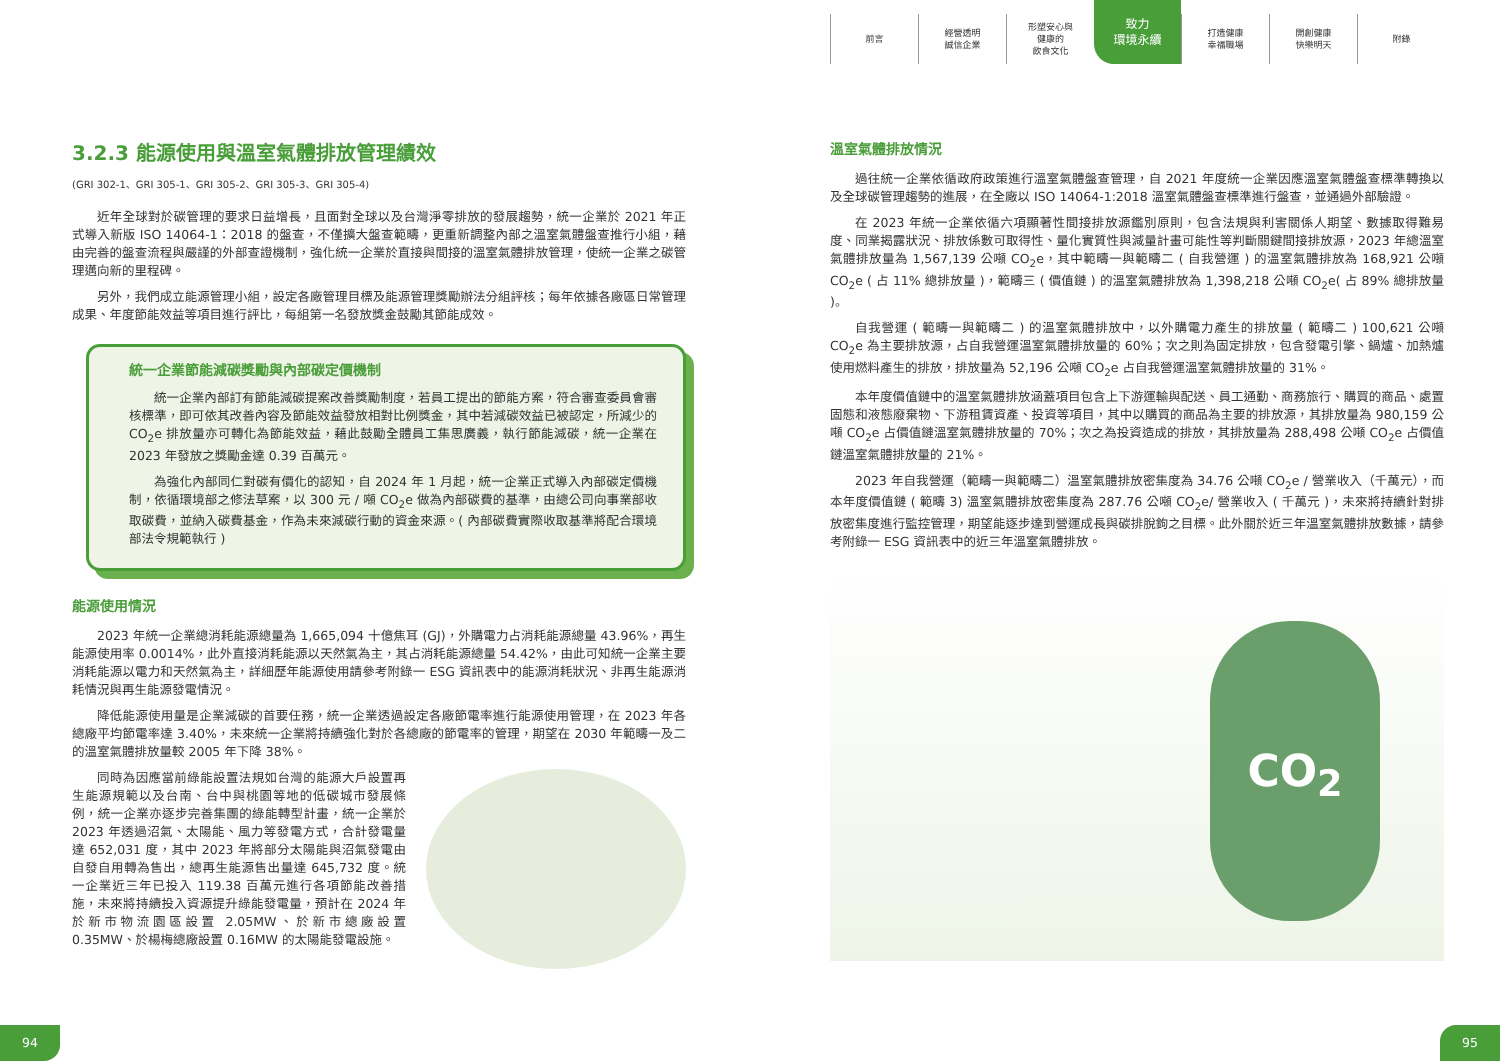前言 經營透明
誠信企業
形塑安心與
健康的
飲食文化
致力
環境永續
打造健康
幸福職場
開創健康
快樂明天
附錄
3.2.3 能源使用與溫室氣體排放管理績效
(GRI 302-1、GRI 305-1、GRI 305-2、GRI 305-3、GRI 305-4)
近年全球對於碳管理的要求日益增長，且面對全球以及台灣淨零排放的發展趨勢，統一企業於 2021 年正式導入新版 ISO 14064-1：2018 的盤查，不僅擴大盤查範疇，更重新調整內部之溫室氣體盤查推行小組，藉由完善的盤查流程與嚴謹的外部查證機制，強化統一企業於直接與間接的溫室氣體排放管理，使統一企業之碳管理邁向新的里程碑。
另外，我們成立能源管理小組，設定各廠管理目標及能源管理獎勵辦法分組評核；每年依據各廠區日常管理成果、年度節能效益等項目進行評比，每組第一名發放獎金鼓勵其節能成效。
統一企業節能減碳獎勵與內部碳定價機制
統一企業內部訂有節能減碳提案改善獎勵制度，若員工提出的節能方案，符合審查委員會審核標準，即可依其改善內容及節能效益發放相對比例獎金，其中若減碳效益已被認定，所減少的 CO<sub>2</sub>e 排放量亦可轉化為節能效益，藉此鼓勵全體員工集思廣義，執行節能減碳，統一企業在 2023 年發放之獎勵金達 0.39 百萬元。
為強化內部同仁對碳有價化的認知，自 2024 年 1 月起，統一企業正式導入內部碳定價機制，依循環境部之修法草案，以 300 元 / 噸 CO<sub>2</sub>e 做為內部碳費的基準，由總公司向事業部收取碳費，並納入碳費基金，作為未來減碳行動的資金來源。( 內部碳費實際收取基準將配合環境部法令規範執行 )
能源使用情況
2023 年統一企業總消耗能源總量為 1,665,094 十億焦耳 (GJ)，外購電力占消耗能源總量 43.96%，再生能源使用率 0.0014%，此外直接消耗能源以天然氣為主，其占消耗能源總量 54.42%，由此可知統一企業主要消耗能源以電力和天然氣為主，詳細歷年能源使用請參考附錄一 ESG 資訊表中的能源消耗狀況、非再生能源消耗情況與再生能源發電情況。
降低能源使用量是企業減碳的首要任務，統一企業透過設定各廠節電率進行能源使用管理，在 2023 年各總廠平均節電率達 3.40%，未來統一企業將持續強化對於各總廠的節電率的管理，期望在 2030 年範疇一及二的溫室氣體排放量較 2005 年下降 38%。
同時為因應當前綠能設置法規如台灣的能源大戶設置再生能源規範以及台南、台中與桃園等地的低碳城市發展條例，統一企業亦逐步完善集團的綠能轉型計畫，統一企業於 2023 年透過沼氣、太陽能、風力等發電方式，合計發電量達 652,031 度，其中 2023 年將部分太陽能與沼氣發電由自發自用轉為售出，總再生能源售出量達 645,732 度。統一企業近三年已投入 119.38 百萬元進行各項節能改善措施，未來將持續投入資源提升綠能發電量，預計在 2024 年於新市物流園區設置 2.05MW、於新市總廠設置 0.35MW、於楊梅總廠設置 0.16MW 的太陽能發電設施。
溫室氣體排放情況
過往統一企業依循政府政策進行溫室氣體盤查管理，自 2021 年度統一企業因應溫室氣體盤查標準轉換以及全球碳管理趨勢的進展，在全廠以 ISO 14064-1:2018 溫室氣體盤查標準進行盤查，並通過外部驗證。
在 2023 年統一企業依循六項顯著性間接排放源鑑別原則，包含法規與利害關係人期望、數據取得難易度、同業揭露狀況、排放係數可取得性、量化實質性與減量計畫可能性等判斷關鍵間接排放源，2023 年總溫室氣體排放量為 1,567,139 公噸 CO<sub>2</sub>e，其中範疇一與範疇二 ( 自我營運 ) 的溫室氣體排放為 168,921 公噸 CO<sub>2</sub>e ( 占 11% 總排放量 )，範疇三 ( 價值鏈 ) 的溫室氣體排放為 1,398,218 公噸 CO<sub>2</sub>e( 占 89% 總排放量 )。
自我營運 ( 範疇一與範疇二 ) 的溫室氣體排放中，以外購電力產生的排放量 ( 範疇二 ) 100,621 公噸 CO<sub>2</sub>e 為主要排放源，占自我營運溫室氣體排放量的 60%；次之則為固定排放，包含發電引擎、鍋爐、加熱爐使用燃料產生的排放，排放量為 52,196 公噸 CO<sub>2</sub>e 占自我營運溫室氣體排放量的 31%。
本年度價值鏈中的溫室氣體排放涵蓋項目包含上下游運輸與配送、員工通勤、商務旅行、購買的商品、處置固態和液態廢棄物、下游租賃資產、投資等項目，其中以購買的商品為主要的排放源，其排放量為 980,159 公噸 CO<sub>2</sub>e 占價值鏈溫室氣體排放量的 70%；次之為投資造成的排放，其排放量為 288,498 公噸 CO<sub>2</sub>e 占價值鏈溫室氣體排放量的 21%。
2023 年自我營運（範疇一與範疇二）溫室氣體排放密集度為 34.76 公噸 CO<sub>2</sub>e / 營業收入（千萬元），而本年度價值鏈 ( 範疇 3) 溫室氣體排放密集度為 287.76 公噸 CO<sub>2</sub>e/ 營業收入 ( 千萬元 )，未來將持續針對排放密集度進行監控管理，期望能逐步達到營運成長與碳排脫鉤之目標。此外關於近三年溫室氣體排放數據，請參考附錄一 ESG 資訊表中的近三年溫室氣體排放。
CO<sub>2</sub>
94 95